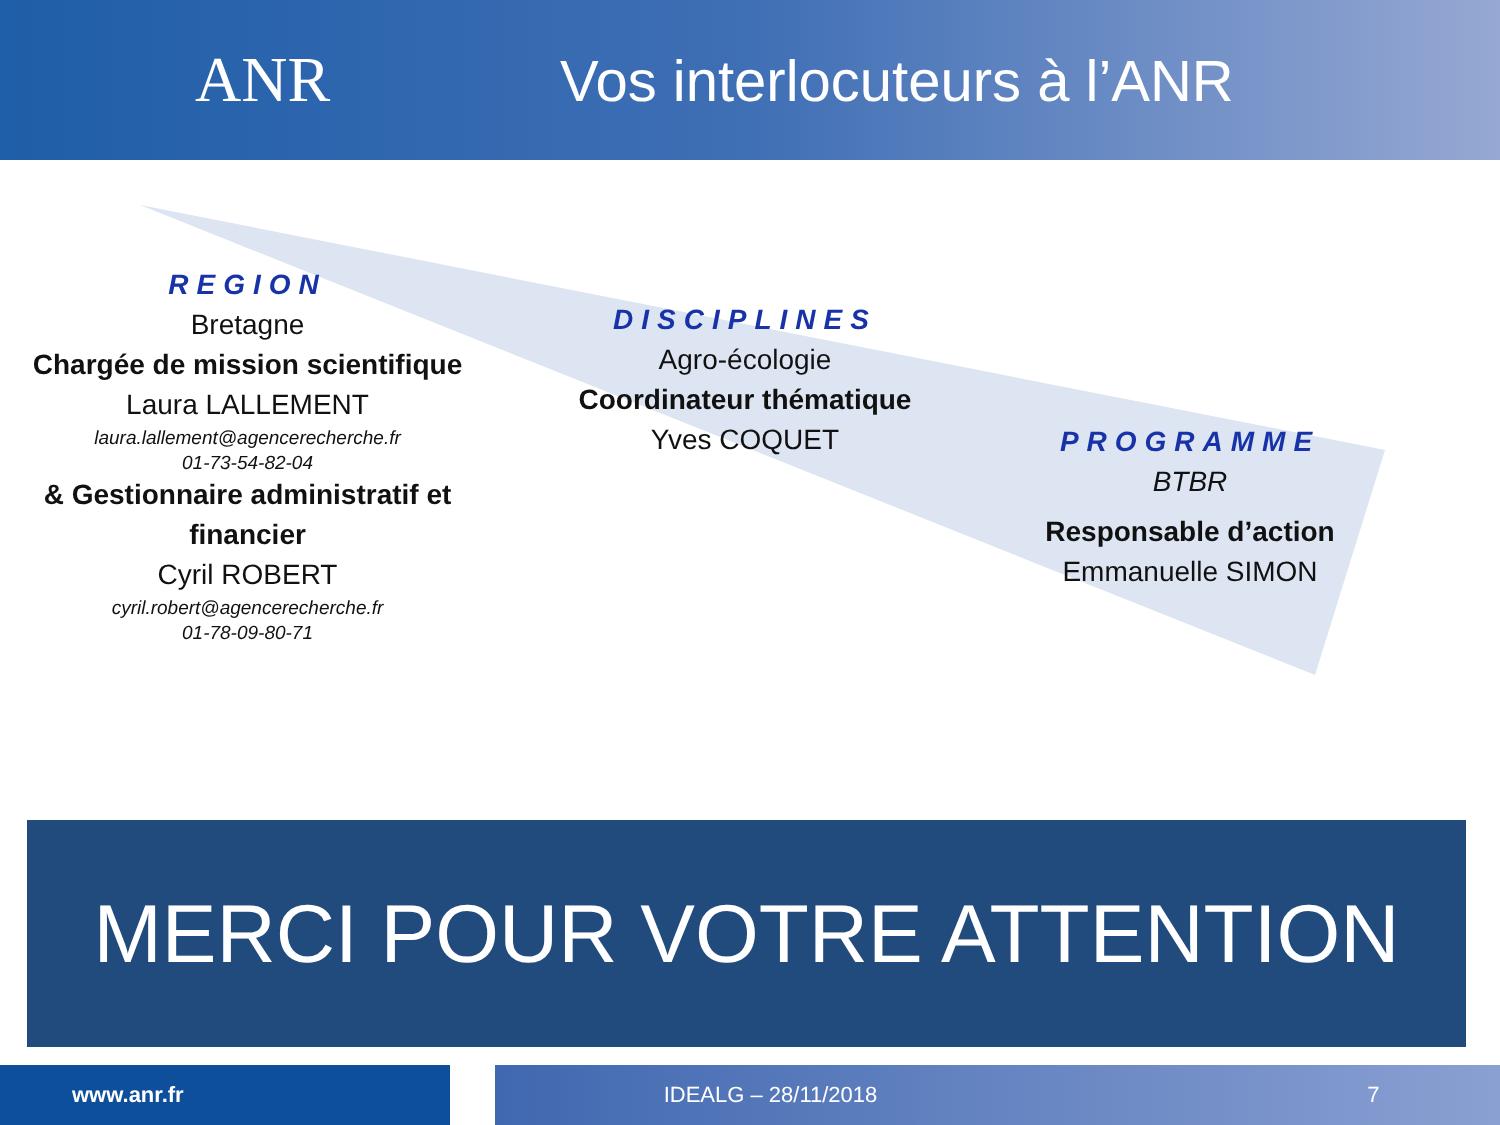ANR Vos interlocuteurs à l’ANR
REGION
Bretagne
Chargée de mission scientifique
Laura LALLEMENT
laura.lallement@agencerecherche.fr
01-73-54-82-04
& Gestionnaire administratif et financier
Cyril ROBERT
cyril.robert@agencerecherche.fr
01-78-09-80-71
DISCIPLINES
Agro-écologie
Coordinateur thématique
Yves COQUET
PROGRAMME
BTBR
Responsable d’action
Emmanuelle SIMON
MERCI POUR VOTRE ATTENTION
www.anr.fr IDEALG – 28/11/2018 7